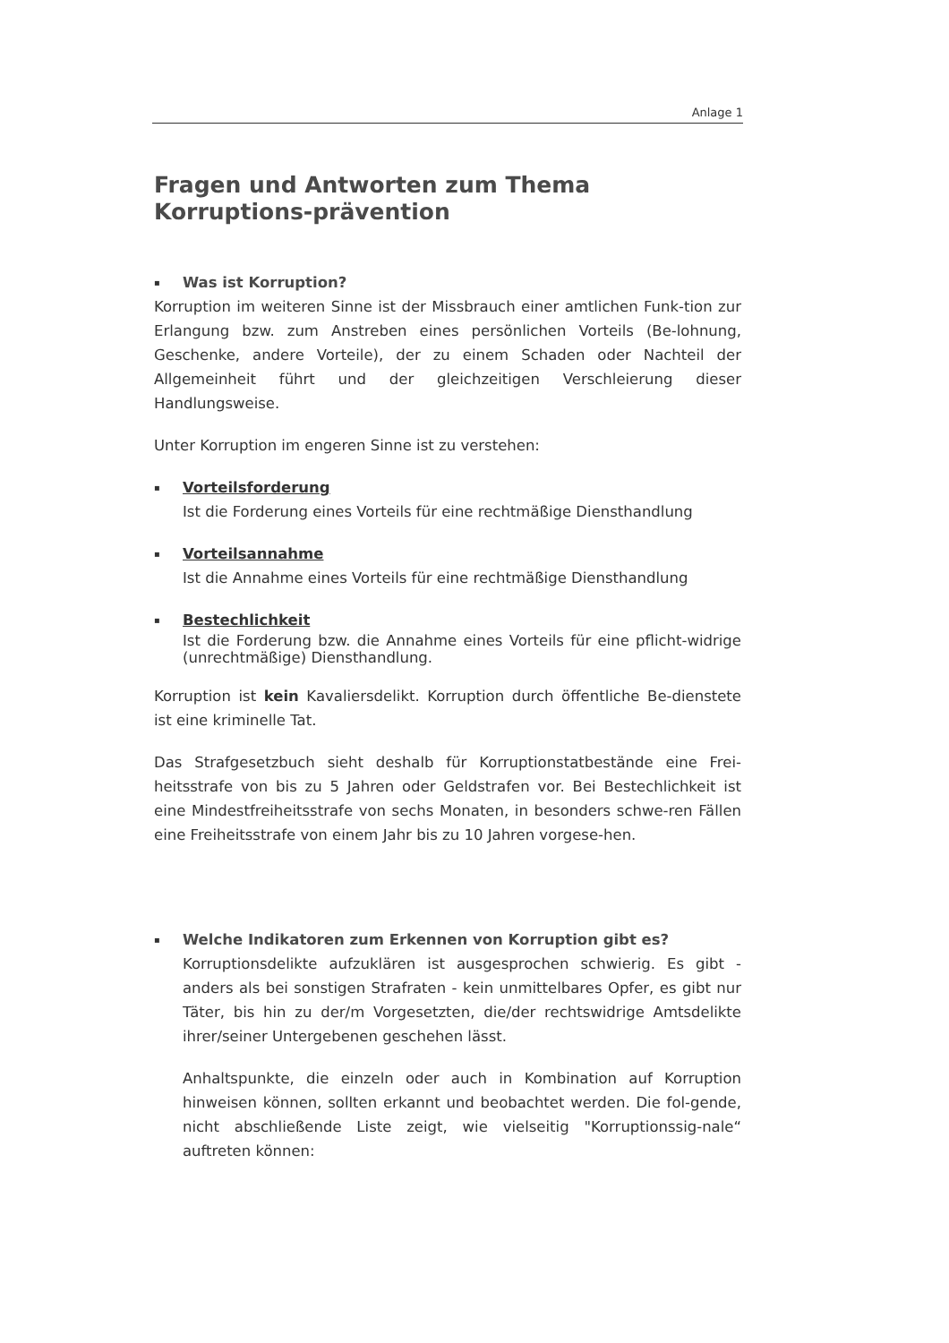Anlage 1
Fragen und Antworten zum Thema Korruptions-prävention
▪ Was ist Korruption?
Korruption im weiteren Sinne ist der Missbrauch einer amtlichen Funk-tion zur Erlangung bzw. zum Anstreben eines persönlichen Vorteils (Be-lohnung, Geschenke, andere Vorteile), der zu einem Schaden oder Nachteil der Allgemeinheit führt und der gleichzeitigen Verschleierung dieser Handlungsweise.
Unter Korruption im engeren Sinne ist zu verstehen:
▪ Vorteilsforderung
Ist die Forderung eines Vorteils für eine rechtmäßige Diensthandlung
▪ Vorteilsannahme
Ist die Annahme eines Vorteils für eine rechtmäßige Diensthandlung
▪ Bestechlichkeit
Ist die Forderung bzw. die Annahme eines Vorteils für eine pflicht-widrige (unrechtmäßige) Diensthandlung.
Korruption ist kein Kavaliersdelikt. Korruption durch öffentliche Be-dienstete ist eine kriminelle Tat.
Das Strafgesetzbuch sieht deshalb für Korruptionstatbestände eine Frei-heitsstrafe von bis zu 5 Jahren oder Geldstrafen vor. Bei Bestechlichkeit ist eine Mindestfreiheitsstrafe von sechs Monaten, in besonders schwe-ren Fällen eine Freiheitsstrafe von einem Jahr bis zu 10 Jahren vorgese-hen.
▪ Welche Indikatoren zum Erkennen von Korruption gibt es?
Korruptionsdelikte aufzuklären ist ausgesprochen schwierig. Es gibt - anders als bei sonstigen Strafraten - kein unmittelbares Opfer, es gibt nur Täter, bis hin zu der/m Vorgesetzten, die/der rechtswidrige Amtsdelikte ihrer/seiner Untergebenen geschehen lässt.
Anhaltspunkte, die einzeln oder auch in Kombination auf Korruption hinweisen können, sollten erkannt und beobachtet werden. Die fol-gende, nicht abschließende Liste zeigt, wie vielseitig "Korruptionssig-nale“ auftreten können: